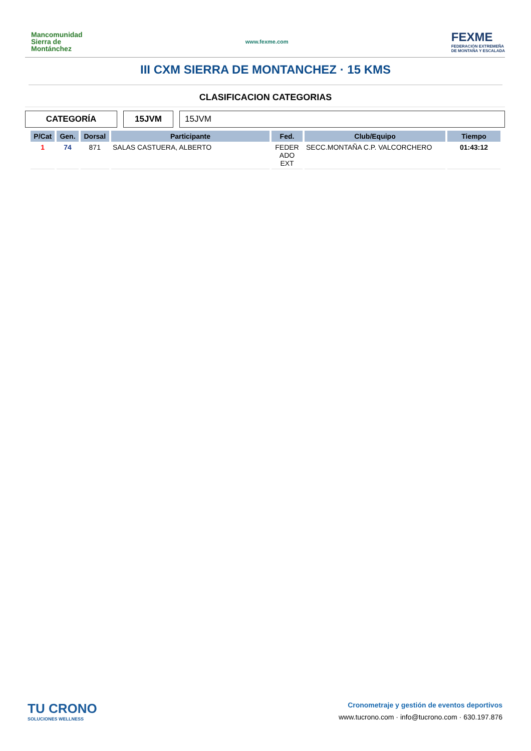Mancomunidad
Sierra de
Montánchez
www.fexme.com
FEXME
FEDERACIÓN EXTREMEÑA
DE MONTAÑA Y ESCALADA
III CXM SIERRA DE MONTANCHEZ · 15 KMS
CLASIFICACION CATEGORIAS
CATEGORÍA 15JVM 15JVM
| P/Cat | Gen. | Dorsal | Participante | Fed. | Club/Equipo | Tiempo |
| --- | --- | --- | --- | --- | --- | --- |
| 1 | 74 | 871 | SALAS CASTUERA, ALBERTO | FEDER ADO EXT | SECC.MONTAÑA C.P. VALCORCHERO | 01:43:12 |
TU CRONO
SOLUCIONES WELLNESS
Cronometraje y gestión de eventos deportivos
www.tucrono.com · info@tucrono.com · 630.197.876